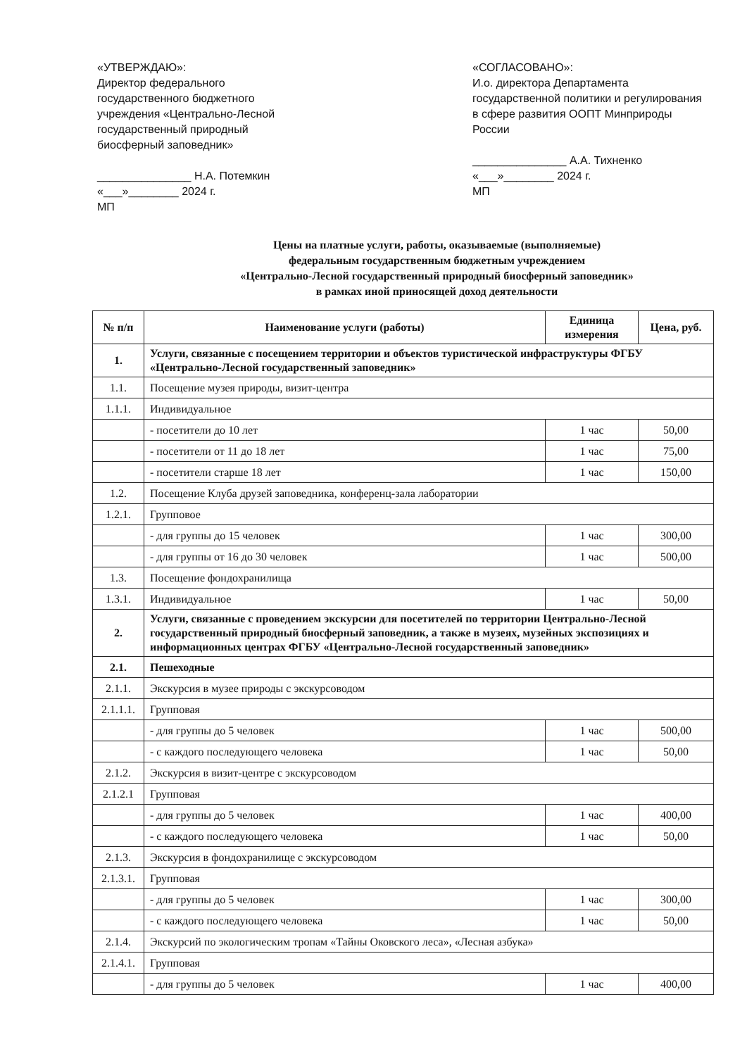«УТВЕРЖДАЮ»:
Директор федерального государственного бюджетного учреждения «Центрально-Лесной государственный природный биосферный заповедник»
_______________ Н.А. Потемкин
«___»________ 2024 г.
МП
«СОГЛАСОВАНО»:
И.о. директора Департамента государственной политики и регулирования в сфере развития ООПТ Минприроды России
_______________ А.А. Тихненко
«___»________ 2024 г.
МП
Цены на платные услуги, работы, оказываемые (выполняемые)
федеральным государственным бюджетным учреждением
«Центрально-Лесной государственный природный биосферный заповедник»
в рамках иной приносящей доход деятельности
| № п/п | Наименование услуги (работы) | Единица измерения | Цена, руб. |
| --- | --- | --- | --- |
| 1. | Услуги, связанные с посещением территории и объектов туристической инфраструктуры ФГБУ «Центрально-Лесной государственный заповедник» | | |
| 1.1. | Посещение музея природы, визит-центра | | |
| 1.1.1. | Индивидуальное | | |
| | - посетители до 10 лет | 1 час | 50,00 |
| | - посетители от 11 до 18 лет | 1 час | 75,00 |
| | - посетители старше 18 лет | 1 час | 150,00 |
| 1.2. | Посещение Клуба друзей заповедника, конференц-зала лаборатории | | |
| 1.2.1. | Групповое | | |
| | - для группы до 15 человек | 1 час | 300,00 |
| | - для группы от 16 до 30 человек | 1 час | 500,00 |
| 1.3. | Посещение фондохранилища | | |
| 1.3.1. | Индивидуальное | 1 час | 50,00 |
| 2. | Услуги, связанные с проведением экскурсии для посетителей по территории Центрально-Лесной государственный природный биосферный заповедник, а также в музеях, музейных экспозициях и информационных центрах ФГБУ «Центрально-Лесной государственный заповедник» | | |
| 2.1. | Пешеходные | | |
| 2.1.1. | Экскурсия в музее природы с экскурсоводом | | |
| 2.1.1.1. | Групповая | | |
| | - для группы до 5 человек | 1 час | 500,00 |
| | - с каждого последующего человека | 1 час | 50,00 |
| 2.1.2. | Экскурсия в визит-центре с экскурсоводом | | |
| 2.1.2.1 | Групповая | | |
| | - для группы до 5 человек | 1 час | 400,00 |
| | - с каждого последующего человека | 1 час | 50,00 |
| 2.1.3. | Экскурсия в фондохранилище с экскурсоводом | | |
| 2.1.3.1. | Групповая | | |
| | - для группы до 5 человек | 1 час | 300,00 |
| | - с каждого последующего человека | 1 час | 50,00 |
| 2.1.4. | Экскурсий по экологическим тропам «Тайны Оковского леса», «Лесная азбука» | | |
| 2.1.4.1. | Групповая | | |
| | - для группы до 5 человек | 1 час | 400,00 |